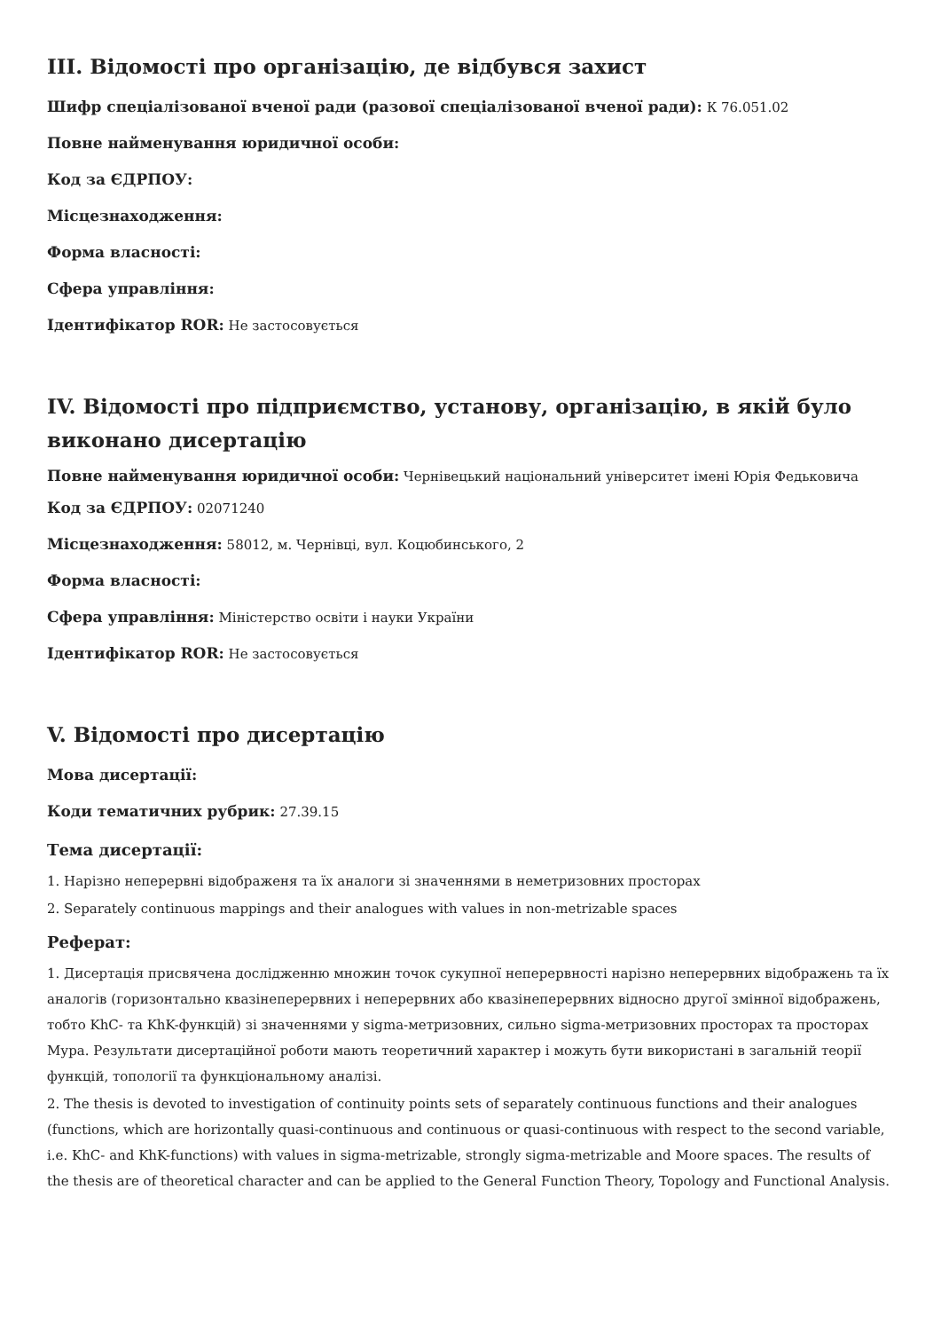III. Відомості про організацію, де відбувся захист
Шифр спеціалізованої вченої ради (разової спеціалізованої вченої ради): К 76.051.02
Повне найменування юридичної особи:
Код за ЄДРПОУ:
Місцезнаходження:
Форма власності:
Сфера управління:
Ідентифікатор ROR: Не застосовується
IV. Відомості про підприємство, установу, організацію, в якій було виконано дисертацію
Повне найменування юридичної особи: Чернівецький національний університет імені Юрія Федьковича
Код за ЄДРПОУ: 02071240
Місцезнаходження: 58012, м. Чернівці, вул. Коцюбинського, 2
Форма власності:
Сфера управління: Міністерство освіти і науки України
Ідентифікатор ROR: Не застосовується
V. Відомості про дисертацію
Мова дисертації:
Коди тематичних рубрик: 27.39.15
Тема дисертації:
1. Нарізно неперервні відображеня та їх аналоги зі значеннями в неметризовних просторах
2. Separately continuous mappings and their analogues with values in non-metrizable spaces
Реферат:
1. Дисертація присвячена дослідженню множин точок сукупної неперервності нарізно неперервних відображень та їх аналогів (горизонтально квазінеперервних і неперервних або квазінеперервних відносно другої змінної відображень, тобто KhC- та KhK-функцій) зі значеннями у sigma-метризовних, сильно sigma-метризовних просторах та просторах Мура. Результати дисертаційної роботи мають теоретичний характер і можуть бути використані в загальній теорії функцій, топології та функціональному аналізі.
2. The thesis is devoted to investigation of continuity points sets of separately continuous functions and their analogues (functions, which are horizontally quasi-continuous and continuous or quasi-continuous with respect to the second variable, i.e. KhC- and KhK-functions) with values in sigma-metrizable, strongly sigma-metrizable and Moore spaces. The results of the thesis are of theoretical character and can be applied to the General Function Theory, Topology and Functional Analysis.